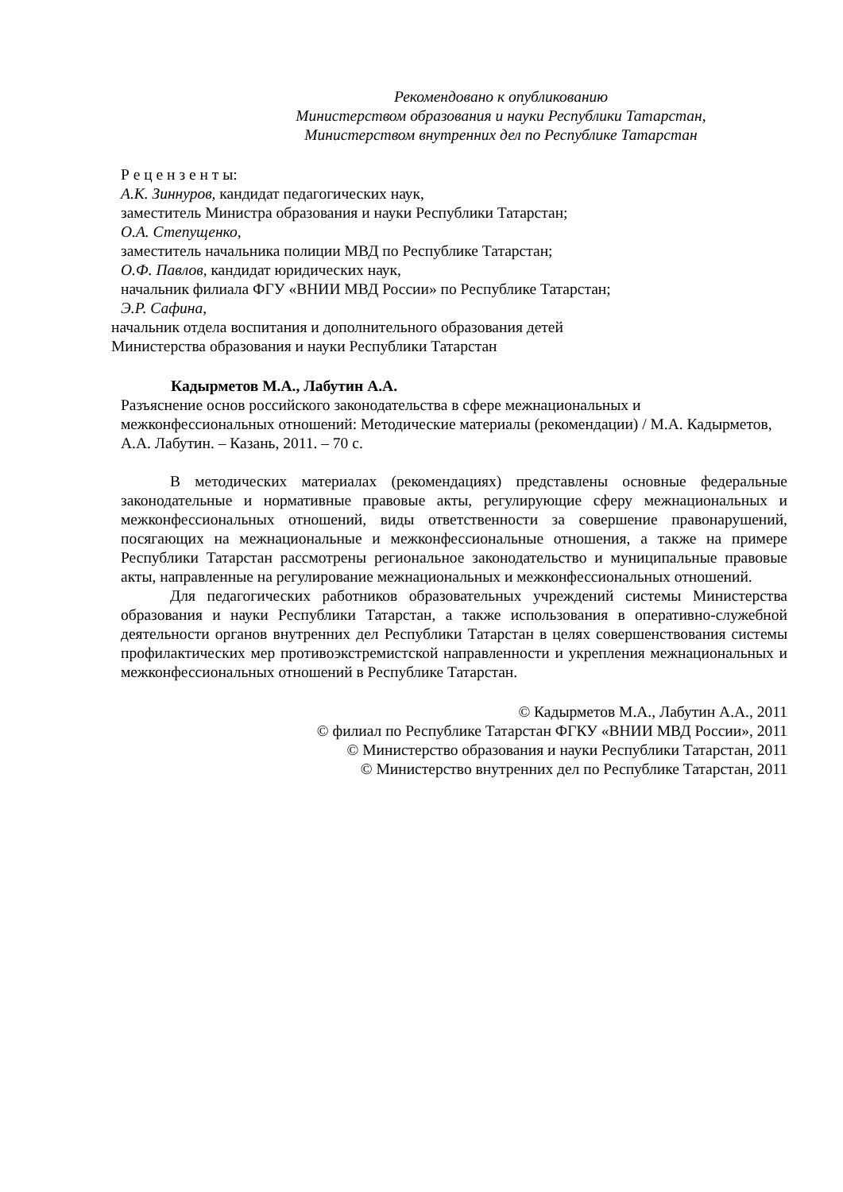Рекомендовано к опубликованию
Министерством образования и науки Республики Татарстан,
Министерством внутренних дел по Республике Татарстан
Р е ц е н з е н т ы:
А.К. Зиннуров, кандидат педагогических наук,
заместитель Министра образования и науки Республики Татарстан;
О.А. Степущенко,
заместитель начальника полиции МВД по Республике Татарстан;
О.Ф. Павлов, кандидат юридических наук,
начальник филиала ФГУ «ВНИИ МВД России» по Республике Татарстан;
Э.Р. Сафина,
начальник отдела воспитания и дополнительного образования детей
Министерства образования и науки Республики Татарстан
Кадырметов М.А., Лабутин А.А.
Разъяснение основ российского законодательства в сфере межнациональных и межконфессиональных отношений: Методические материалы (рекомендации) / М.А. Кадырметов, А.А. Лабутин. – Казань, 2011. – 70 с.
В методических материалах (рекомендациях) представлены основные федеральные законодательные и нормативные правовые акты, регулирующие сферу межнациональных и межконфессиональных отношений, виды ответственности за совершение правонарушений, посягающих на межнациональные и межконфессиональные отношения, а также на примере Республики Татарстан рассмотрены региональное законодательство и муниципальные правовые акты, направленные на регулирование межнациональных и межконфессиональных отношений.
Для педагогических работников образовательных учреждений системы Министерства образования и науки Республики Татарстан, а также использования в оперативно-служебной деятельности органов внутренних дел Республики Татарстан в целях совершенствования системы профилактических мер противоэкстремистской направленности и укрепления межнациональных и межконфессиональных отношений в Республике Татарстан.
© Кадырметов М.А., Лабутин А.А., 2011
© филиал по Республике Татарстан ФГКУ «ВНИИ МВД России», 2011
© Министерство образования и науки Республики Татарстан, 2011
© Министерство внутренних дел по Республике Татарстан, 2011